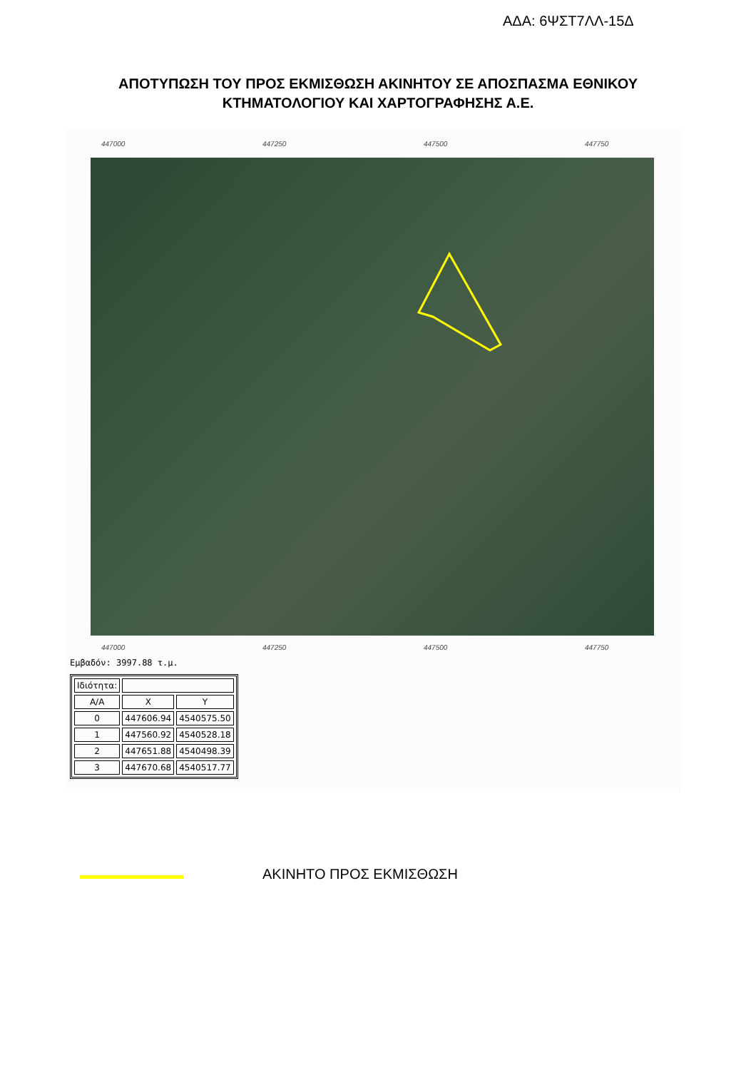ΑΔΑ: 6ΨΣΤ7ΛΛ-15Δ
ΑΠΟΤΥΠΩΣΗ ΤΟΥ ΠΡΟΣ ΕΚΜΙΣΘΩΣΗ ΑΚΙΝΗΤΟΥ ΣΕ ΑΠΟΣΠΑΣΜΑ ΕΘΝΙΚΟΥ ΚΤΗΜΑΤΟΛΟΓΙΟΥ ΚΑΙ ΧΑΡΤΟΓΡΑΦΗΣΗΣ Α.Ε.
447000 447250 447500 447750
447000 447250 447500 447750
Εμβαδόν: 3997.88 τ.μ.
| Ιδιότητα: | | |
| Α/Α | X | Y |
| 0 | 447606.94 | 4540575.50 |
| 1 | 447560.92 | 4540528.18 |
| 2 | 447651.88 | 4540498.39 |
| 3 | 447670.68 | 4540517.77 |
ΑΚΙΝΗΤΟ ΠΡΟΣ ΕΚΜΙΣΘΩΣΗ